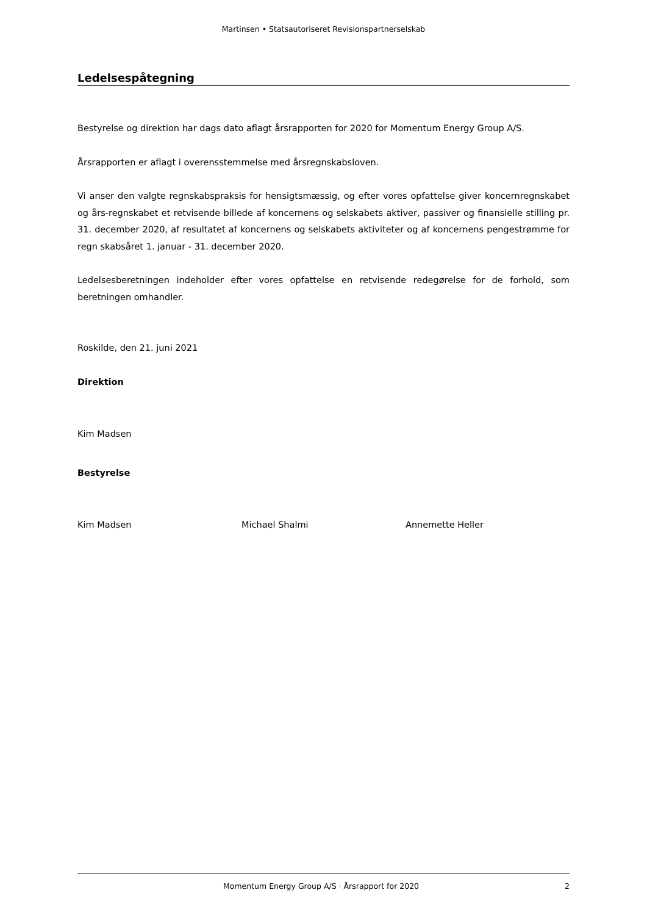Martinsen • Statsautoriseret Revisionspartnerselskab
Ledelsespåtegning
Bestyrelse og direktion har dags dato aflagt årsrapporten for 2020 for Momentum Energy Group A/S.
Årsrapporten er aflagt i overensstemmelse med årsregnskabsloven.
Vi anser den valgte regnskabspraksis for hensigtsmæssig, og efter vores opfattelse giver koncernregnskabet og års-regnskabet et retvisende billede af koncernens og selskabets aktiver, passiver og finansielle stilling pr. 31. december 2020, af resultatet af koncernens og selskabets aktiviteter og af koncernens pengestrømme for regn skabsåret 1. januar - 31. december 2020.
Ledelsesberetningen indeholder efter vores opfattelse en retvisende redegørelse for de forhold, som beretningen omhandler.
Roskilde, den 21. juni 2021
Direktion
Kim Madsen
Bestyrelse
Kim Madsen Michael Shalmi Annemette Heller
Momentum Energy Group A/S · Årsrapport for 2020 2